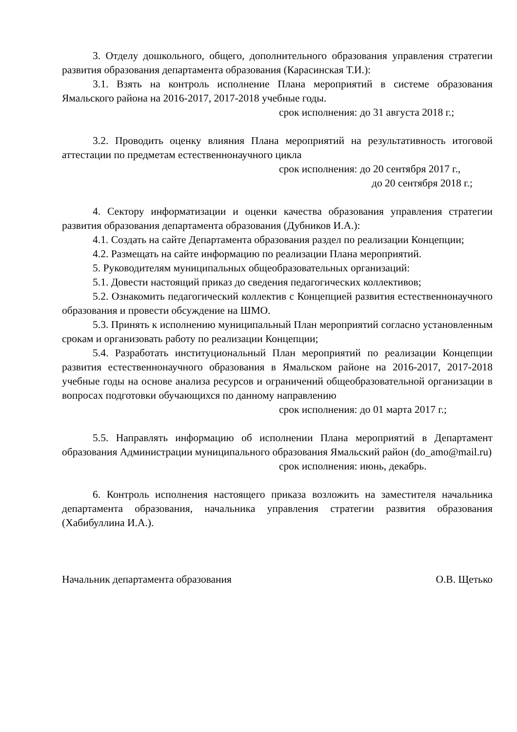3. Отделу дошкольного, общего, дополнительного образования управления стратегии развития образования департамента образования (Карасинская Т.И.):
3.1. Взять на контроль исполнение Плана мероприятий в системе образования Ямальского района на 2016-2017, 2017-2018 учебные годы.
срок исполнения: до 31 августа 2018 г.;
3.2. Проводить оценку влияния Плана мероприятий на результативность итоговой аттестации по предметам естественнонаучного цикла
срок исполнения: до 20 сентября 2017 г.,
до 20 сентября 2018 г.;
4. Сектору информатизации и оценки качества образования управления стратегии развития образования департамента образования (Дубников И.А.):
4.1. Создать на сайте Департамента образования раздел по реализации Концепции;
4.2. Размещать на сайте информацию по реализации Плана мероприятий.
5. Руководителям муниципальных общеобразовательных организаций:
5.1. Довести настоящий приказ до сведения педагогических коллективов;
5.2. Ознакомить педагогический коллектив с Концепцией развития естественнонаучного образования и провести обсуждение на ШМО.
5.3. Принять к исполнению муниципальный План мероприятий согласно установленным срокам и организовать работу по реализации Концепции;
5.4. Разработать институциональный План мероприятий по реализации Концепции развития естественнонаучного образования в Ямальском районе на 2016-2017, 2017-2018 учебные годы на основе анализа ресурсов и ограничений общеобразовательной организации в вопросах подготовки обучающихся по данному направлению
срок исполнения: до 01 марта 2017 г.;
5.5. Направлять информацию об исполнении Плана мероприятий в Департамент образования Администрации муниципального образования Ямальский район (do_amo@mail.ru)
срок исполнения: июнь, декабрь.
6. Контроль исполнения настоящего приказа возложить на заместителя начальника департамента образования, начальника управления стратегии развития образования (Хабибуллина И.А.).
Начальник департамента образования О.В. Щетько